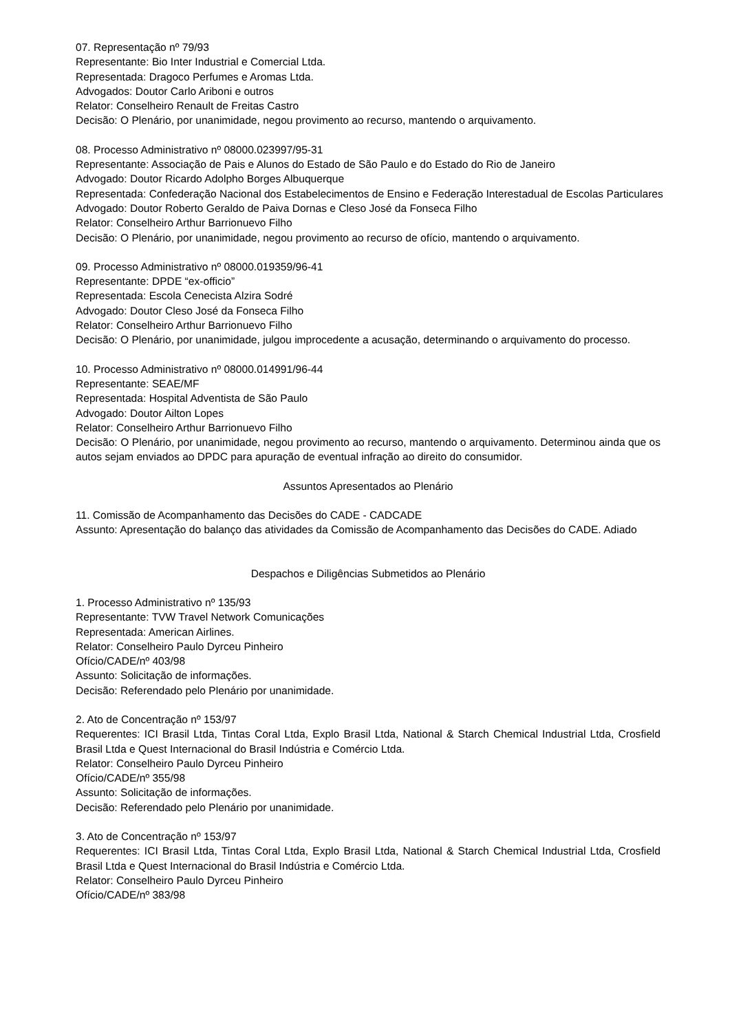07. Representação nº 79/93
Representante: Bio Inter Industrial e Comercial Ltda.
Representada: Dragoco Perfumes e Aromas Ltda.
Advogados: Doutor Carlo Ariboni e outros
Relator: Conselheiro Renault de Freitas Castro
Decisão: O Plenário, por unanimidade, negou provimento ao recurso, mantendo o arquivamento.
08. Processo Administrativo nº 08000.023997/95-31
Representante: Associação de Pais e Alunos do Estado de São Paulo e do Estado do Rio de Janeiro
Advogado: Doutor Ricardo Adolpho Borges Albuquerque
Representada: Confederação Nacional dos Estabelecimentos de Ensino e Federação Interestadual de Escolas Particulares
Advogado: Doutor Roberto Geraldo de Paiva Dornas e Cleso José da Fonseca Filho
Relator: Conselheiro Arthur Barrionuevo Filho
Decisão: O Plenário, por unanimidade, negou provimento ao recurso de ofício, mantendo o arquivamento.
09. Processo Administrativo nº 08000.019359/96-41
Representante: DPDE “ex-officio”
Representada: Escola Cenecista Alzira Sodré
Advogado: Doutor Cleso José da Fonseca Filho
Relator: Conselheiro Arthur Barrionuevo Filho
Decisão: O Plenário, por unanimidade, julgou improcedente a acusação, determinando o arquivamento do processo.
10. Processo Administrativo nº 08000.014991/96-44
Representante: SEAE/MF
Representada: Hospital Adventista de São Paulo
Advogado: Doutor Ailton Lopes
Relator: Conselheiro Arthur Barrionuevo Filho
Decisão: O Plenário, por unanimidade, negou provimento ao recurso, mantendo o arquivamento. Determinou ainda que os autos sejam enviados ao DPDC para apuração de eventual infração ao direito do consumidor.
Assuntos Apresentados ao Plenário
11. Comissão de Acompanhamento das Decisões do CADE - CADCADE
Assunto: Apresentação do balanço das atividades da Comissão de Acompanhamento das Decisões do CADE. Adiado
Despachos e Diligências Submetidos ao Plenário
1. Processo Administrativo nº 135/93
Representante: TVW Travel Network Comunicações
Representada: American Airlines.
Relator: Conselheiro Paulo Dyrceu Pinheiro
Ofício/CADE/nº 403/98
Assunto: Solicitação de informações.
Decisão: Referendado pelo Plenário por unanimidade.
2. Ato de Concentração nº 153/97
Requerentes: ICI Brasil Ltda, Tintas Coral Ltda, Explo Brasil Ltda, National & Starch Chemical Industrial Ltda, Crosfield Brasil Ltda e Quest Internacional do Brasil Indústria e Comércio Ltda.
Relator: Conselheiro Paulo Dyrceu Pinheiro
Ofício/CADE/nº 355/98
Assunto: Solicitação de informações.
Decisão: Referendado pelo Plenário por unanimidade.
3. Ato de Concentração nº 153/97
Requerentes: ICI Brasil Ltda, Tintas Coral Ltda, Explo Brasil Ltda, National & Starch Chemical Industrial Ltda, Crosfield Brasil Ltda e Quest Internacional do Brasil Indústria e Comércio Ltda.
Relator: Conselheiro Paulo Dyrceu Pinheiro
Ofício/CADE/nº 383/98